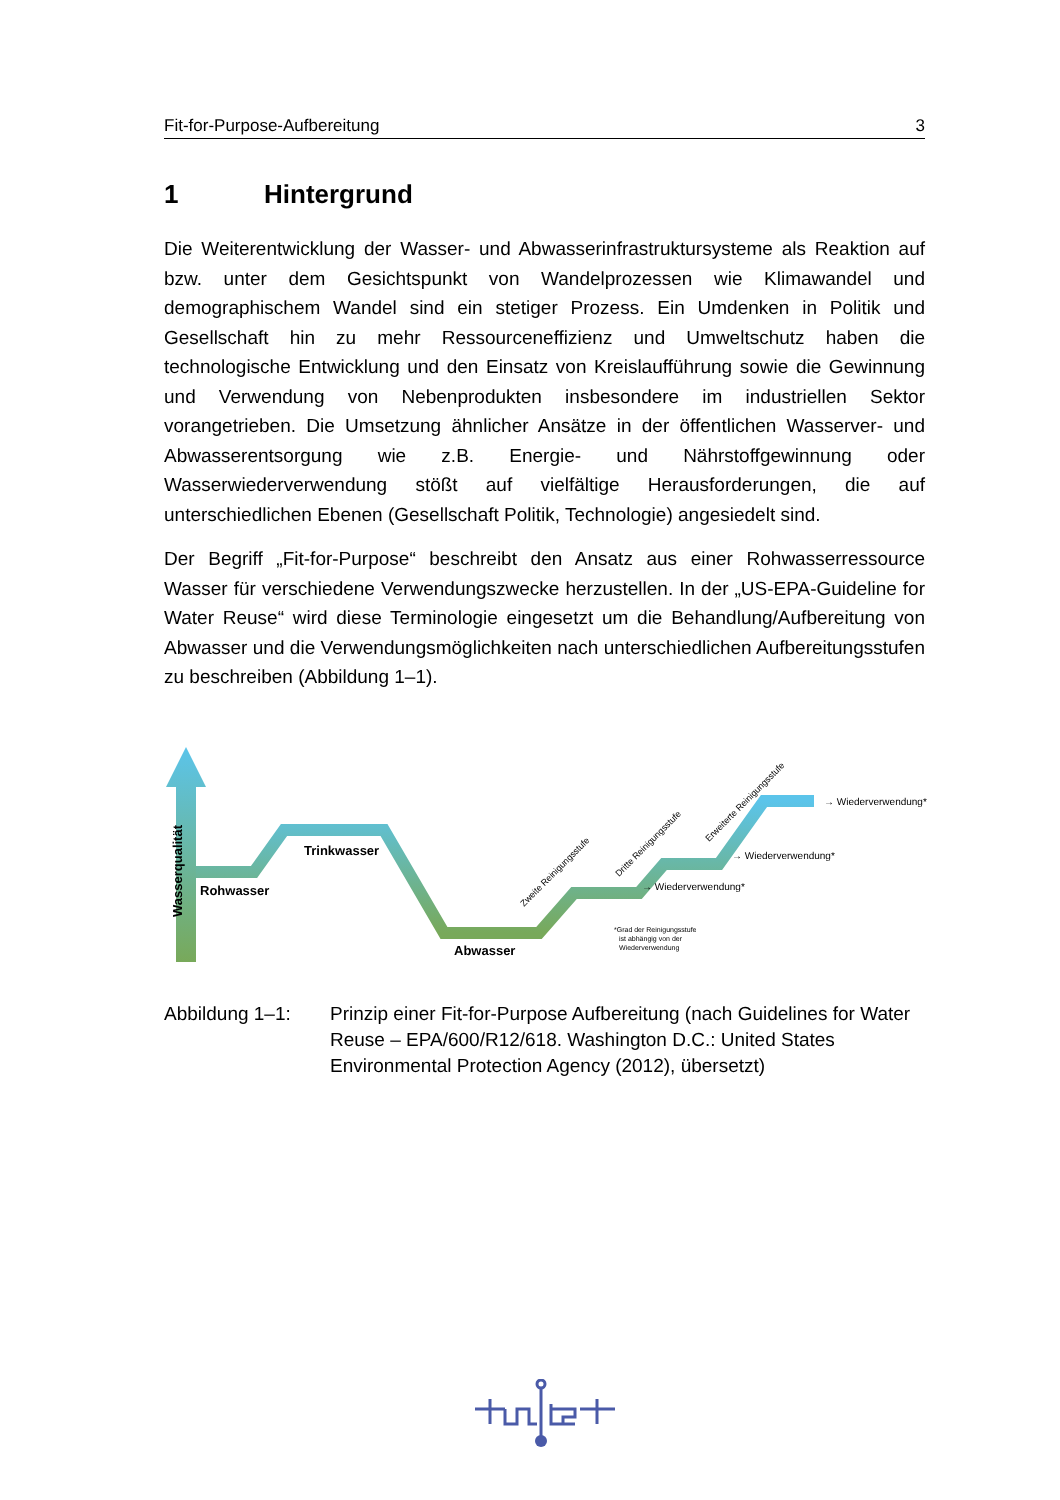Fit-for-Purpose-Aufbereitung 3
1 Hintergrund
Die Weiterentwicklung der Wasser- und Abwasserinfrastruktursysteme als Reaktion auf bzw. unter dem Gesichtspunkt von Wandelprozessen wie Klimawandel und demographischem Wandel sind ein stetiger Prozess. Ein Umdenken in Politik und Gesellschaft hin zu mehr Ressourceneffizienz und Umweltschutz haben die technologische Entwicklung und den Einsatz von Kreislaufführung sowie die Gewinnung und Verwendung von Nebenprodukten insbesondere im industriellen Sektor vorangetrieben. Die Umsetzung ähnlicher Ansätze in der öffentlichen Wasserver- und Abwasserentsorgung wie z.B. Energie- und Nährstoffgewinnung oder Wasserwiederverwendung stößt auf vielfältige Herausforderungen, die auf unterschiedlichen Ebenen (Gesellschaft Politik, Technologie) angesiedelt sind.
Der Begriff „Fit-for-Purpose“ beschreibt den Ansatz aus einer Rohwasserressource Wasser für verschiedene Verwendungszwecke herzustellen. In der „US-EPA-Guideline for Water Reuse“ wird diese Terminologie eingesetzt um die Behandlung/Aufbereitung von Abwasser und die Verwendungsmöglichkeiten nach unterschiedlichen Aufbereitungsstufen zu beschreiben (Abbildung 1–1).
Wasserqualität
Rohwasser
Trinkwasser
Abwasser
Zweite Reinigungsstufe
Dritte Reinigungsstufe
Erweiterte Reinigungsstufe
→ Wiederverwendung*
→ Wiederverwendung*
→ Wiederverwendung*
*Grad der Reinigungsstufe
ist abhängig von der
Wiederverwendung
Abbildung 1–1: Prinzip einer Fit-for-Purpose Aufbereitung (nach Guidelines for Water Reuse – EPA/600/R12/618. Washington D.C.: United States Environmental Protection Agency (2012), übersetzt)